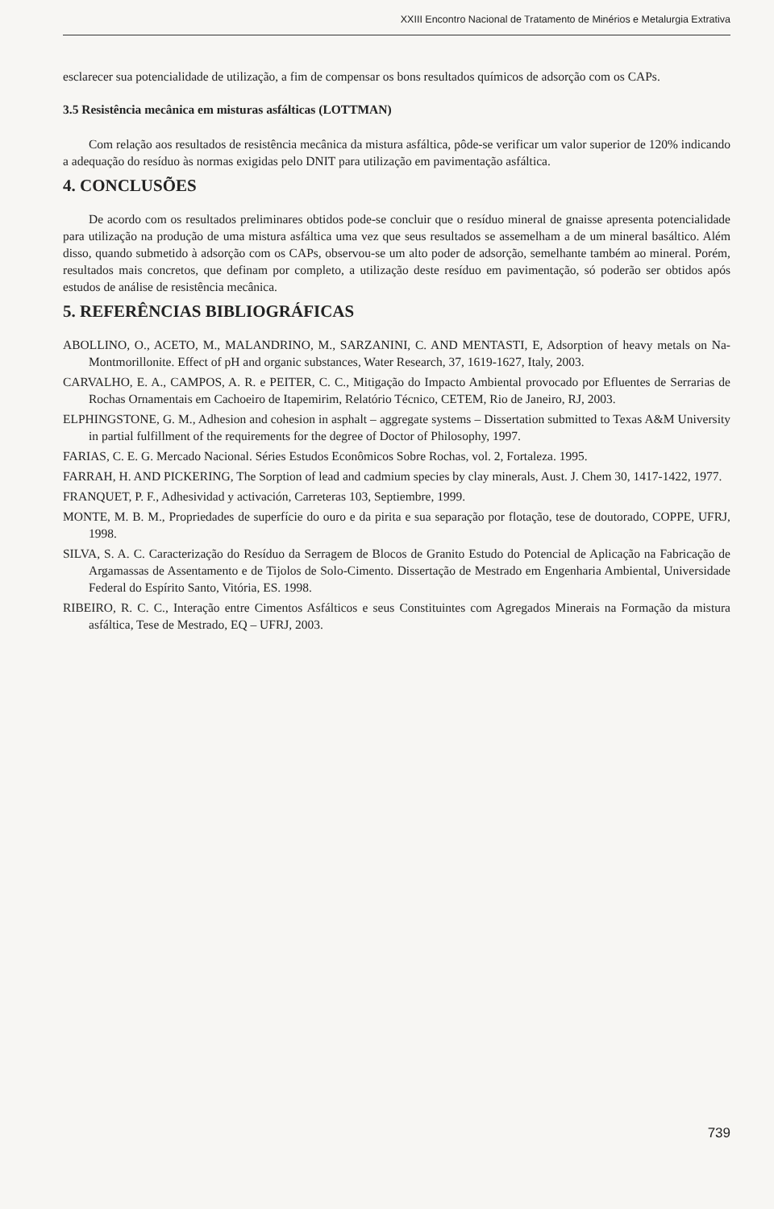XXIII Encontro Nacional de Tratamento de Minérios e Metalurgia Extrativa
esclarecer sua potencialidade de utilização, a fim de compensar os bons resultados químicos de adsorção com os CAPs.
3.5 Resistência mecânica em misturas asfálticas (LOTTMAN)
Com relação aos resultados de resistência mecânica da mistura asfáltica, pôde-se verificar um valor superior de 120% indicando a adequação do resíduo às normas exigidas pelo DNIT para utilização em pavimentação asfáltica.
4. CONCLUSÕES
De acordo com os resultados preliminares obtidos pode-se concluir que o resíduo mineral de gnaisse apresenta potencialidade para utilização na produção de uma mistura asfáltica uma vez que seus resultados se assemelham a de um mineral basáltico. Além disso, quando submetido à adsorção com os CAPs, observou-se um alto poder de adsorção, semelhante também ao mineral. Porém, resultados mais concretos, que definam por completo, a utilização deste resíduo em pavimentação, só poderão ser obtidos após estudos de análise de resistência mecânica.
5. REFERÊNCIAS BIBLIOGRÁFICAS
ABOLLINO, O., ACETO, M., MALANDRINO, M., SARZANINI, C. AND MENTASTI, E, Adsorption of heavy metals on Na-Montmorillonite. Effect of pH and organic substances, Water Research, 37, 1619-1627, Italy, 2003.
CARVALHO, E. A., CAMPOS, A. R. e PEITER, C. C., Mitigação do Impacto Ambiental provocado por Efluentes de Serrarias de Rochas Ornamentais em Cachoeiro de Itapemirim, Relatório Técnico, CETEM, Rio de Janeiro, RJ, 2003.
ELPHINGSTONE, G. M., Adhesion and cohesion in asphalt – aggregate systems – Dissertation submitted to Texas A&M University in partial fulfillment of the requirements for the degree of Doctor of Philosophy, 1997.
FARIAS, C. E. G. Mercado Nacional. Séries Estudos Econômicos Sobre Rochas, vol. 2, Fortaleza. 1995.
FARRAH, H. AND PICKERING, The Sorption of lead and cadmium species by clay minerals, Aust. J. Chem 30, 1417-1422, 1977.
FRANQUET, P. F., Adhesividad y activación, Carreteras 103, Septiembre, 1999.
MONTE, M. B. M., Propriedades de superfície do ouro e da pirita e sua separação por flotação, tese de doutorado, COPPE, UFRJ, 1998.
SILVA, S. A. C. Caracterização do Resíduo da Serragem de Blocos de Granito Estudo do Potencial de Aplicação na Fabricação de Argamassas de Assentamento e de Tijolos de Solo-Cimento. Dissertação de Mestrado em Engenharia Ambiental, Universidade Federal do Espírito Santo, Vitória, ES. 1998.
RIBEIRO, R. C. C., Interação entre Cimentos Asfálticos e seus Constituintes com Agregados Minerais na Formação da mistura asfáltica, Tese de Mestrado, EQ – UFRJ, 2003.
739